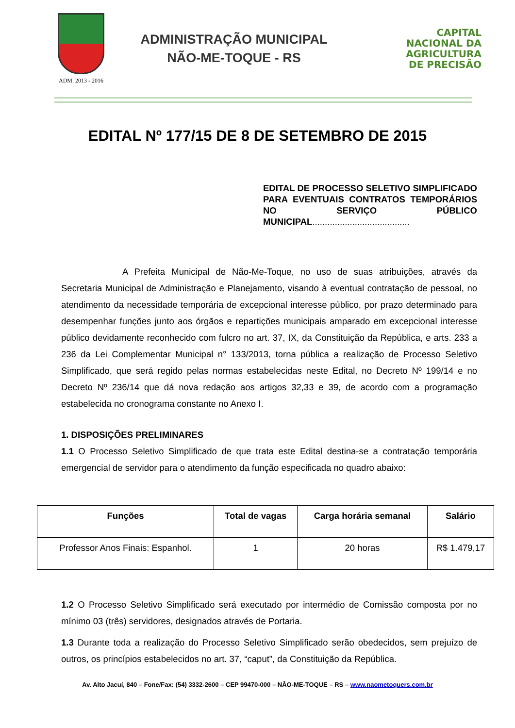ADM. 2013 - 2016
ADMINISTRAÇÃO MUNICIPAL
NÃO-ME-TOQUE - RS
CAPITAL
NACIONAL DA
AGRICULTURA
DE PRECISÃO
EDITAL Nº 177/15 DE 8 DE SETEMBRO DE 2015
EDITAL DE PROCESSO SELETIVO SIMPLIFICADO PARA EVENTUAIS CONTRATOS TEMPORÁRIOS NO SERVIÇO PÚBLICO MUNICIPAL.......................................
A Prefeita Municipal de Não-Me-Toque, no uso de suas atribuições, através da Secretaria Municipal de Administração e Planejamento, visando à eventual contratação de pessoal, no atendimento da necessidade temporária de excepcional interesse público, por prazo determinado para desempenhar funções junto aos órgãos e repartições municipais amparado em excepcional interesse público devidamente reconhecido com fulcro no art. 37, IX, da Constituição da República, e arts. 233 a 236 da Lei Complementar Municipal n° 133/2013, torna pública a realização de Processo Seletivo Simplificado, que será regido pelas normas estabelecidas neste Edital, no Decreto Nº 199/14 e no Decreto Nº 236/14 que dá nova redação aos artigos 32,33 e 39, de acordo com a programação estabelecida no cronograma constante no Anexo I.
1. DISPOSIÇÕES PRELIMINARES
1.1 O Processo Seletivo Simplificado de que trata este Edital destina-se a contratação temporária emergencial de servidor para o atendimento da função especificada no quadro abaixo:
| Funções | Total de vagas | Carga horária semanal | Salário |
| --- | --- | --- | --- |
| Professor Anos Finais: Espanhol. | 1 | 20 horas | R$ 1.479,17 |
1.2 O Processo Seletivo Simplificado será executado por intermédio de Comissão composta por no mínimo 03 (três) servidores, designados através de Portaria.
1.3 Durante toda a realização do Processo Seletivo Simplificado serão obedecidos, sem prejuízo de outros, os princípios estabelecidos no art. 37, “caput”, da Constituição da República.
Av. Alto Jacuí, 840 – Fone/Fax: (54) 3332-2600 – CEP 99470-000 – NÂO-ME-TOQUE – RS – www.naometoquers.com.br